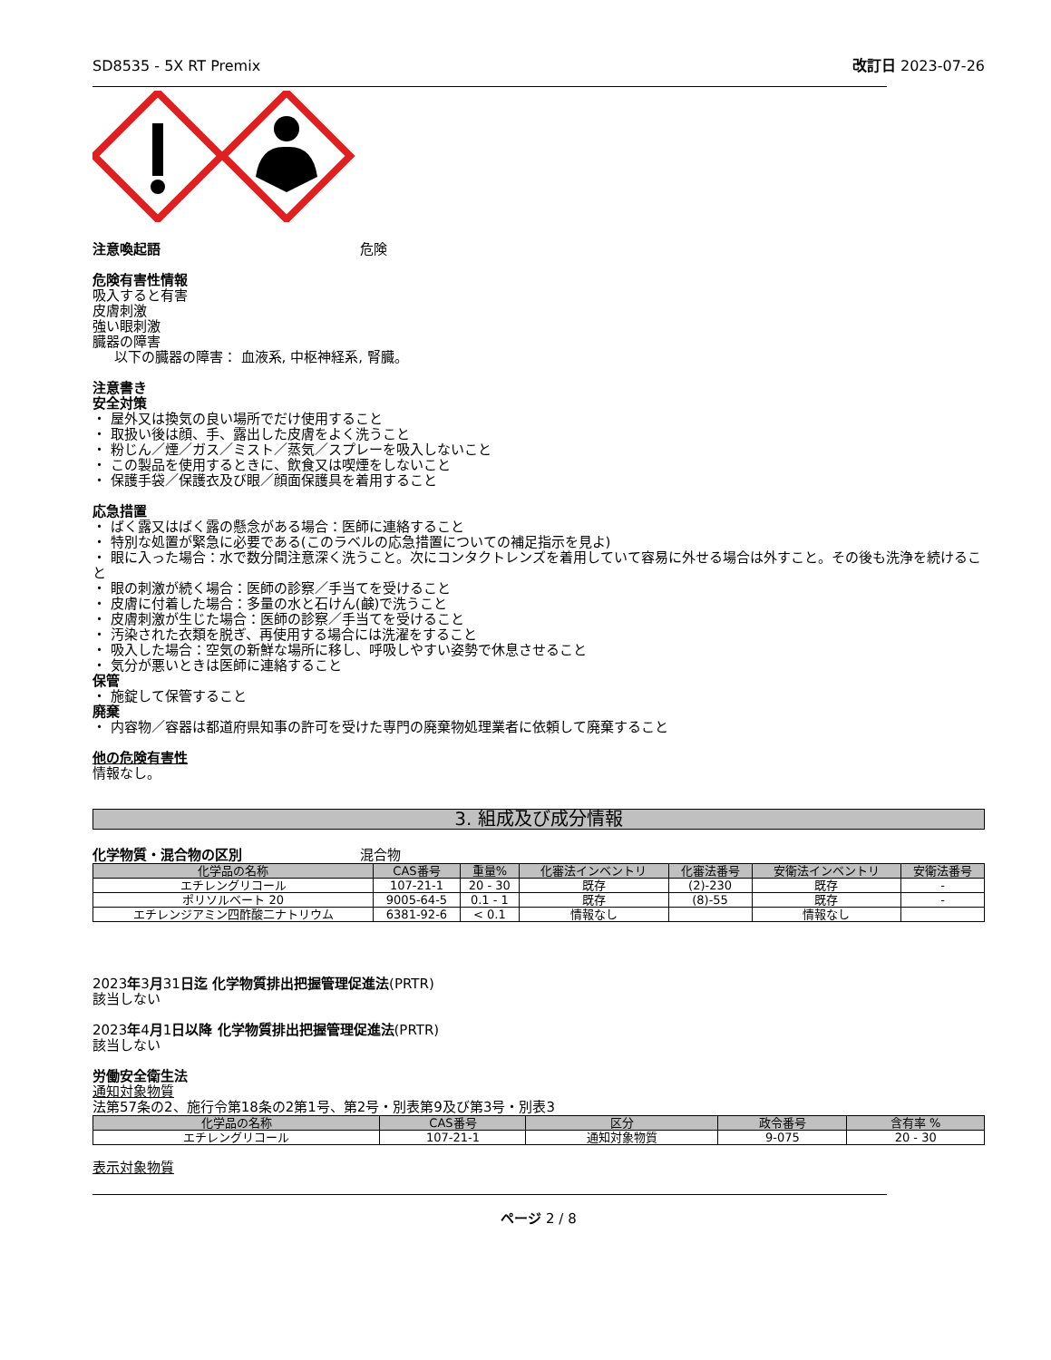SD8535 - 5X RT Premix 改訂日 2023-07-26
注意喚起語 危険
危険有害性情報
吸入すると有害
皮膚刺激
強い眼刺激
臓器の障害
以下の臓器の障害： 血液系, 中枢神経系, 腎臓。
注意書き
安全対策
・ 屋外又は換気の良い場所でだけ使用すること
・ 取扱い後は顔、手、露出した皮膚をよく洗うこと
・ 粉じん／煙／ガス／ミスト／蒸気／スプレーを吸入しないこと
・ この製品を使用するときに、飲食又は喫煙をしないこと
・ 保護手袋／保護衣及び眼／顔面保護具を着用すること
応急措置
・ ばく露又はばく露の懸念がある場合：医師に連絡すること
・ 特別な処置が緊急に必要である(このラベルの応急措置についての補足指示を見よ)
・ 眼に入った場合：水で数分間注意深く洗うこと。次にコンタクトレンズを着用していて容易に外せる場合は外すこと。その後も洗浄を続けること
・ 眼の刺激が続く場合：医師の診察／手当てを受けること
・ 皮膚に付着した場合：多量の水と石けん(鹸)で洗うこと
・ 皮膚刺激が生じた場合：医師の診察／手当てを受けること
・ 汚染された衣類を脱ぎ、再使用する場合には洗濯をすること
・ 吸入した場合：空気の新鮮な場所に移し、呼吸しやすい姿勢で休息させること
・ 気分が悪いときは医師に連絡すること
保管
・ 施錠して保管すること
廃棄
・ 内容物／容器は都道府県知事の許可を受けた専門の廃棄物処理業者に依頼して廃棄すること
他の危険有害性
情報なし。
3. 組成及び成分情報
化学物質・混合物の区別 混合物
| 化学品の名称 | CAS番号 | 重量% | 化審法インベントリ | 化審法番号 | 安衛法インベントリ | 安衛法番号 |
| --- | --- | --- | --- | --- | --- | --- |
| エチレングリコール | 107-21-1 | 20 - 30 | 既存 | (2)-230 | 既存 | - |
| ポリソルベート 20 | 9005-64-5 | 0.1 - 1 | 既存 | (8)-55 | 既存 | - |
| エチレンジアミン四酢酸二ナトリウム | 6381-92-6 | < 0.1 | 情報なし | | 情報なし | |
2023年3月31日迄 化学物質排出把握管理促進法(PRTR)
該当しない
2023年4月1日以降 化学物質排出把握管理促進法(PRTR)
該当しない
労働安全衛生法
通知対象物質
法第57条の2、施行令第18条の2第1号、第2号・別表第9及び第3号・別表3
| 化学品の名称 | CAS番号 | 区分 | 政令番号 | 含有率 % |
| --- | --- | --- | --- | --- |
| エチレングリコール | 107-21-1 | 通知対象物質 | 9-075 | 20 - 30 |
表示対象物質
ページ 2 / 8